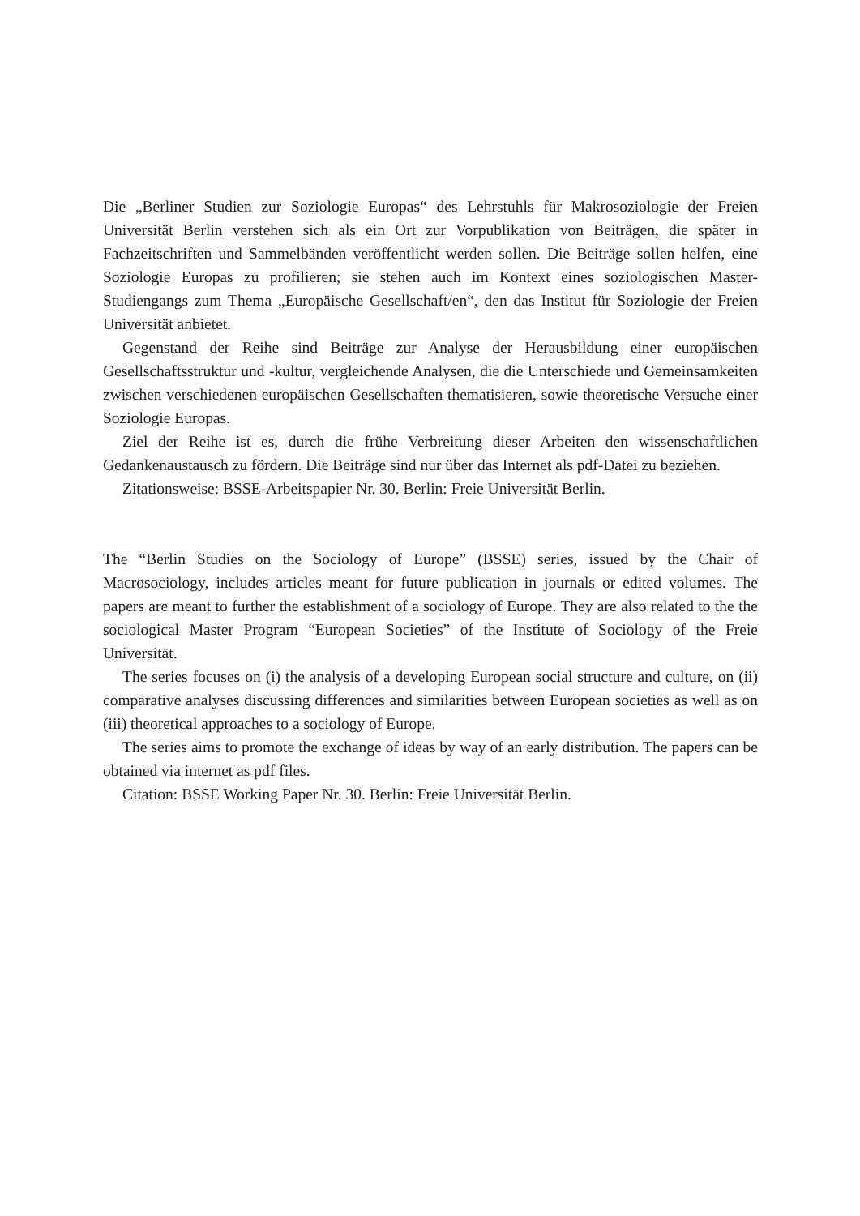Die „Berliner Studien zur Soziologie Europas“ des Lehrstuhls für Makrosoziologie der Freien Universität Berlin verstehen sich als ein Ort zur Vorpublikation von Beiträgen, die später in Fachzeitschriften und Sammelbänden veröffentlicht werden sollen. Die Beiträge sollen helfen, eine Soziologie Europas zu profilieren; sie stehen auch im Kontext eines soziologischen Master-Studiengangs zum Thema „Europäische Gesellschaft/en“, den das Institut für Soziologie der Freien Universität anbietet.
Gegenstand der Reihe sind Beiträge zur Analyse der Herausbildung einer europäischen Gesellschaftsstruktur und -kultur, vergleichende Analysen, die die Unterschiede und Gemeinsamkeiten zwischen verschiedenen europäischen Gesellschaften thematisieren, sowie theoretische Versuche einer Soziologie Europas.
Ziel der Reihe ist es, durch die frühe Verbreitung dieser Arbeiten den wissenschaftlichen Gedankenaustausch zu fördern. Die Beiträge sind nur über das Internet als pdf-Datei zu beziehen.
Zitationsweise: BSSE-Arbeitspapier Nr. 30. Berlin: Freie Universität Berlin.
The “Berlin Studies on the Sociology of Europe” (BSSE) series, issued by the Chair of Macrosociology, includes articles meant for future publication in journals or edited volumes. The papers are meant to further the establishment of a sociology of Europe. They are also related to the the sociological Master Program “European Societies” of the Institute of Sociology of the Freie Universität.
The series focuses on (i) the analysis of a developing European social structure and culture, on (ii) comparative analyses discussing differences and similarities between European societies as well as on (iii) theoretical approaches to a sociology of Europe.
The series aims to promote the exchange of ideas by way of an early distribution. The papers can be obtained via internet as pdf files.
Citation: BSSE Working Paper Nr. 30. Berlin: Freie Universität Berlin.